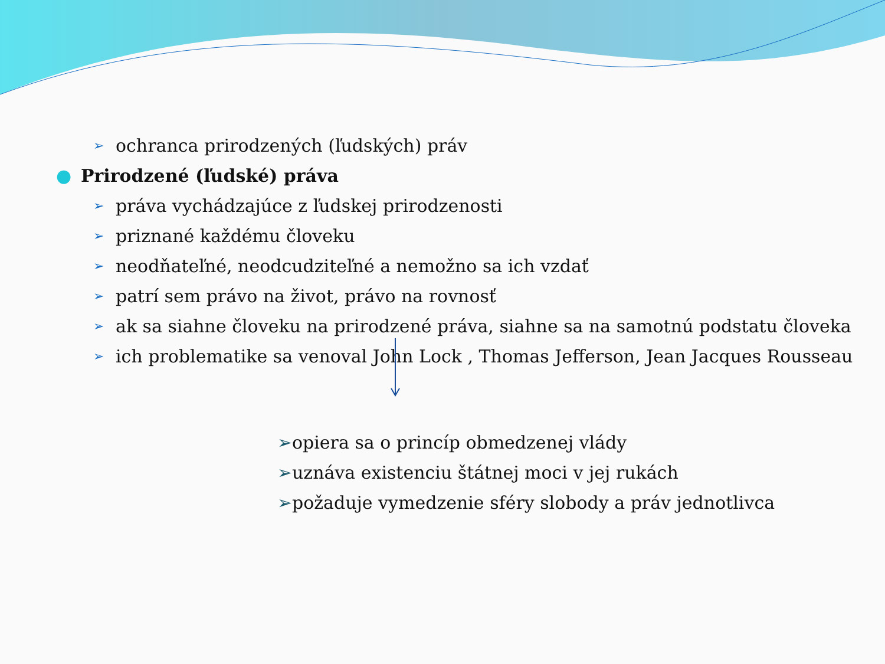➢ ochranca prirodzených (ľudských) práv
● Prirodzené (ľudské) práva
➢ práva vychádzajúce z ľudskej prirodzenosti
➢ priznané každému človeku
➢ neodňateľné, neodcudziteľné a nemožno sa ich vzdať
➢ patrí sem právo na život, právo na rovnosť
➢ ak sa siahne človeku na prirodzené práva, siahne sa na samotnú podstatu človeka
➢ ich problematike sa venoval John Lock , Thomas Jefferson, Jean Jacques Rousseau
➢opiera sa o princíp obmedzenej vlády
➢uznáva existenciu štátnej moci v jej rukách
➢požaduje vymedzenie sféry slobody a práv jednotlivca